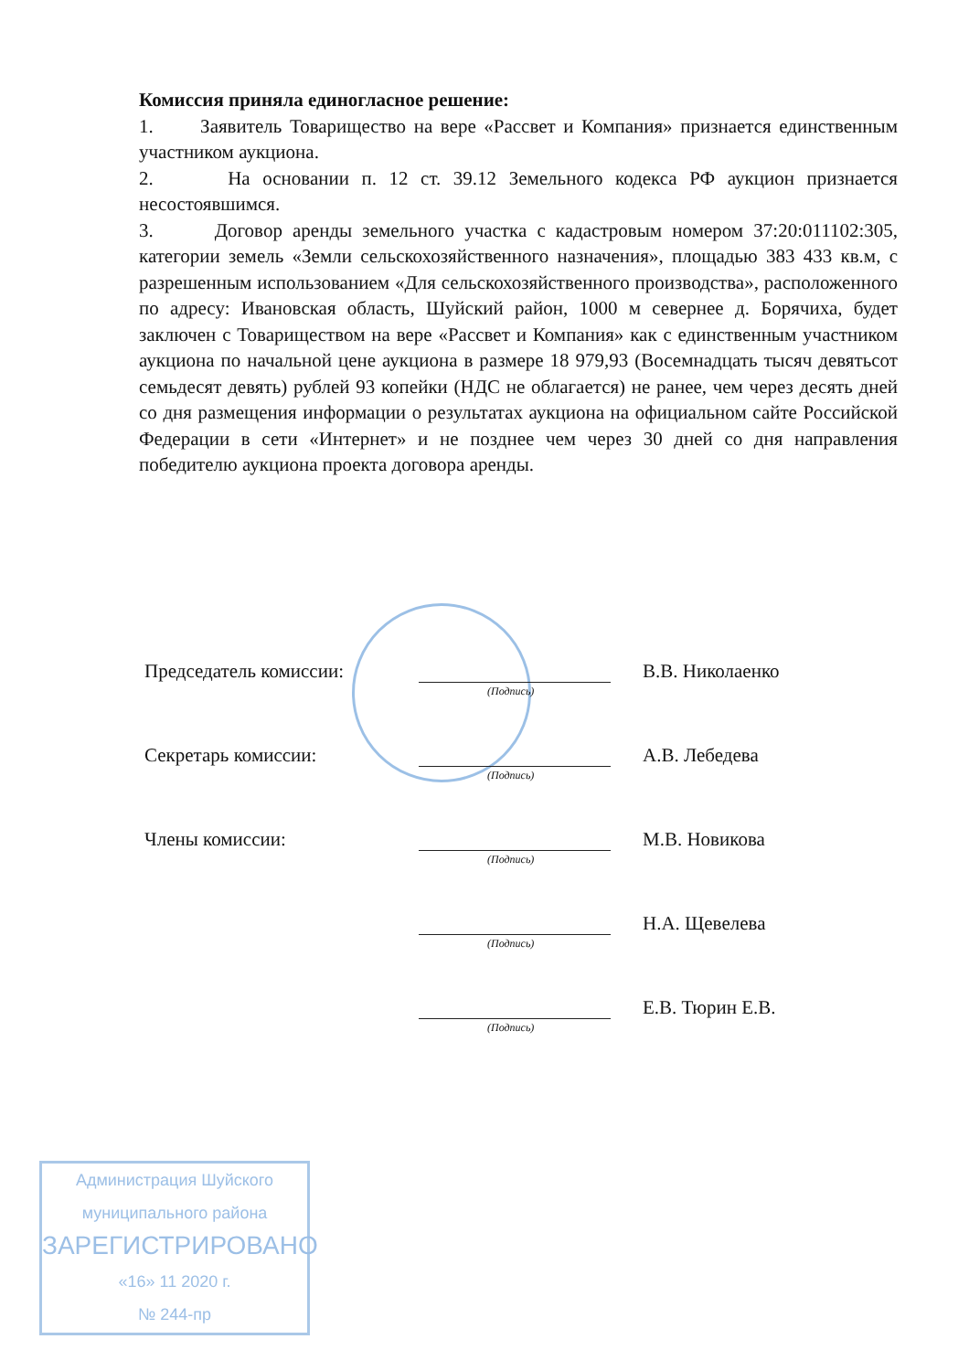Комиссия приняла единогласное решение:
1. Заявитель Товарищество на вере «Рассвет и Компания» признается единственным участником аукциона.
2. На основании п. 12 ст. 39.12 Земельного кодекса РФ аукцион признается несостоявшимся.
3. Договор аренды земельного участка с кадастровым номером 37:20:011102:305, категории земель «Земли сельскохозяйственного назначения», площадью 383 433 кв.м, с разрешенным использованием «Для сельскохозяйственного производства», расположенного по адресу: Ивановская область, Шуйский район, 1000 м севернее д. Борячиха, будет заключен с Товариществом на вере «Рассвет и Компания» как с единственным участником аукциона по начальной цене аукциона в размере 18 979,93 (Восемнадцать тысяч девятьсот семьдесят девять) рублей 93 копейки (НДС не облагается) не ранее, чем через десять дней со дня размещения информации о результатах аукциона на официальном сайте Российской Федерации в сети «Интернет» и не позднее чем через 30 дней со дня направления победителю аукциона проекта договора аренды.
Председатель комиссии:
(Подпись)
В.В. Николаенко
Секретарь комиссии:
(Подпись)
А.В. Лебедева
Члены комиссии:
(Подпись)
М.В. Новикова
(Подпись)
Н.А. Щевелева
(Подпись)
Е.В. Тюрин Е.В.
Администрация Шуйского
муниципального района
ЗАРЕГИСТРИРОВАНО
«16» 11 2020 г.
№ 244-пр